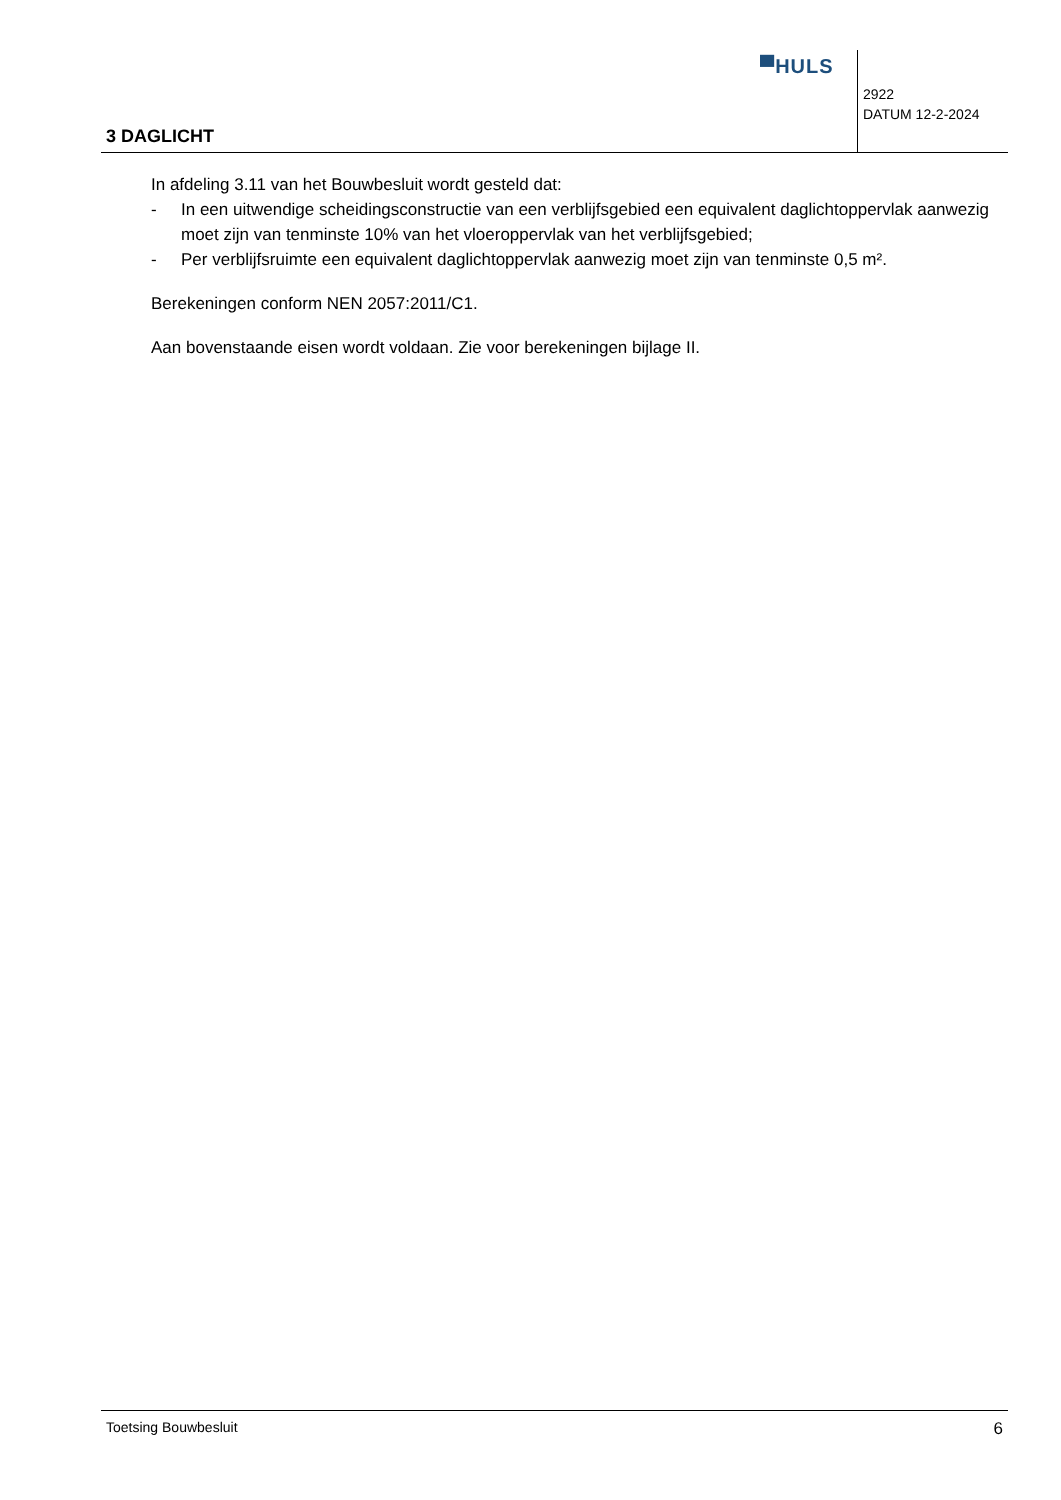▀HULS
2922
DATUM 12-2-2024
3 DAGLICHT
In afdeling 3.11 van het Bouwbesluit wordt gesteld dat:
- In een uitwendige scheidingsconstructie van een verblijfsgebied een equivalent daglichtoppervlak aanwezig moet zijn van tenminste 10% van het vloeroppervlak van het verblijfsgebied;
- Per verblijfsruimte een equivalent daglichtoppervlak aanwezig moet zijn van tenminste 0,5 m².
Berekeningen conform NEN 2057:2011/C1.
Aan bovenstaande eisen wordt voldaan. Zie voor berekeningen bijlage II.
Toetsing Bouwbesluit 6